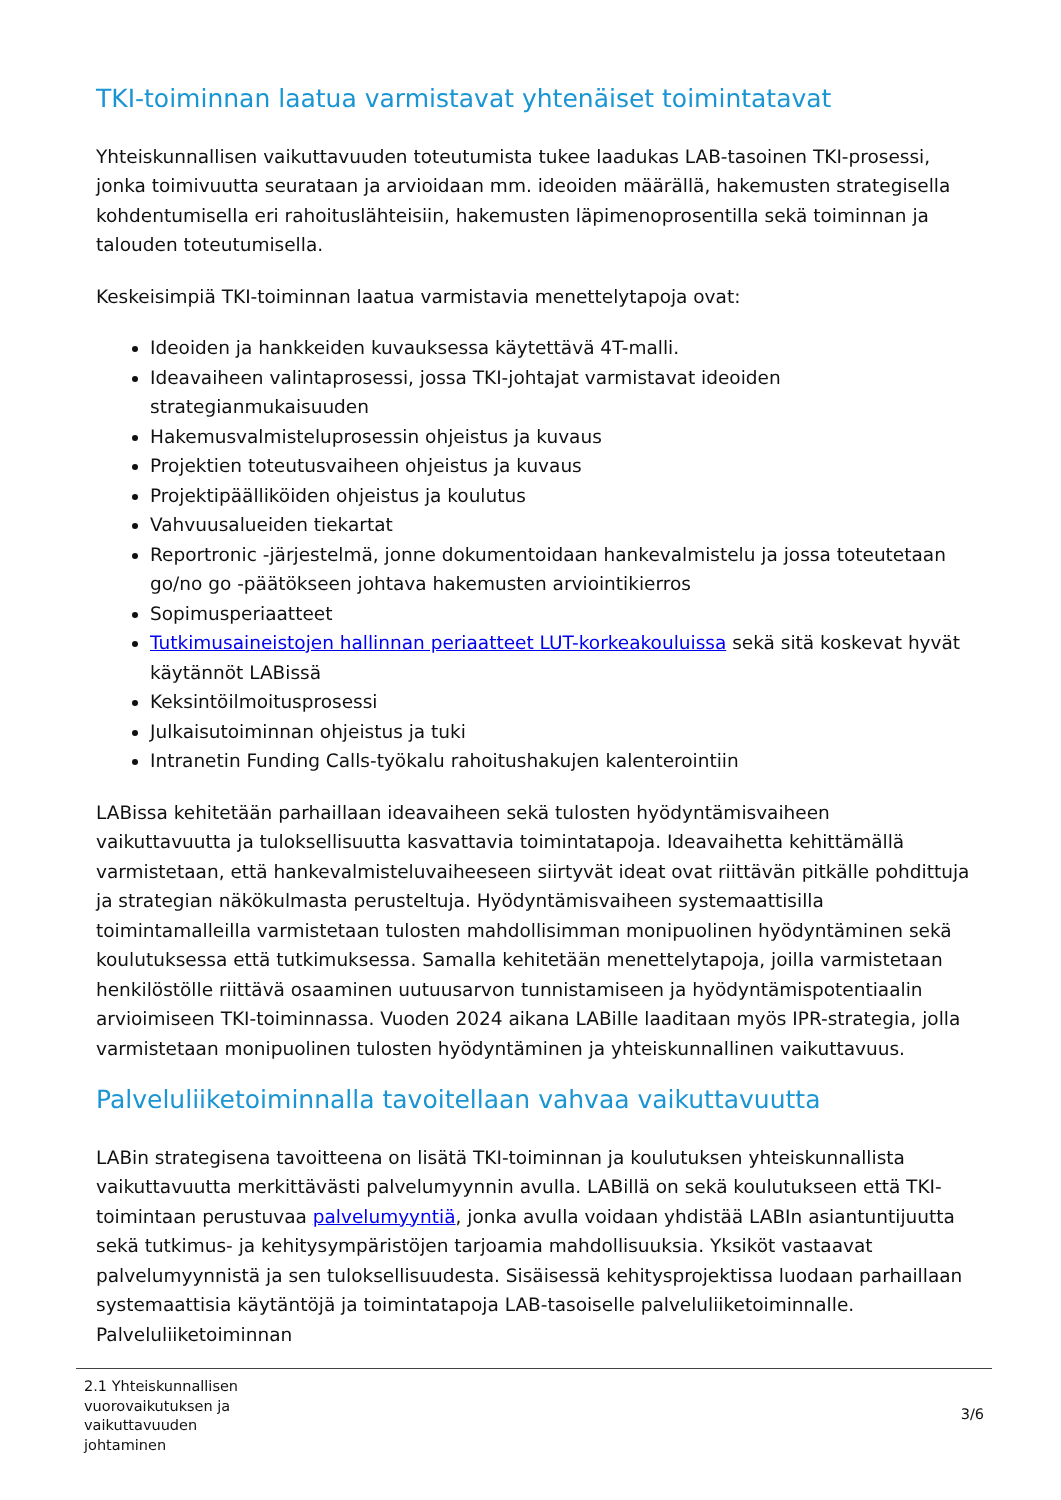TKI-toiminnan laatua varmistavat yhtenäiset toimintatavat
Yhteiskunnallisen vaikuttavuuden toteutumista tukee laadukas LAB-tasoinen TKI-prosessi, jonka toimivuutta seurataan ja arvioidaan mm. ideoiden määrällä, hakemusten strategisella kohdentumisella eri rahoituslähteisiin, hakemusten läpimenoprosentilla sekä toiminnan ja talouden toteutumisella.
Keskeisimpiä TKI-toiminnan laatua varmistavia menettelytapoja ovat:
Ideoiden ja hankkeiden kuvauksessa käytettävä 4T-malli.
Ideavaiheen valintaprosessi, jossa TKI-johtajat varmistavat ideoiden strategianmukaisuuden
Hakemusvalmisteluprosessin ohjeistus ja kuvaus
Projektien toteutusvaiheen ohjeistus ja kuvaus
Projektipäälliköiden ohjeistus ja koulutus
Vahvuusalueiden tiekartat
Reportronic -järjestelmä, jonne dokumentoidaan hankevalmistelu ja jossa toteutetaan go/no go -päätökseen johtava hakemusten arviointikierros
Sopimusperiaatteet
Tutkimusaineistojen hallinnan periaatteet LUT-korkeakouluissa sekä sitä koskevat hyvät käytännöt LABissä
Keksintöilmoitusprosessi
Julkaisutoiminnan ohjeistus ja tuki
Intranetin Funding Calls-työkalu rahoitushakujen kalenterointiin
LABissa kehitetään parhaillaan ideavaiheen sekä tulosten hyödyntämisvaiheen vaikuttavuutta ja tuloksellisuutta kasvattavia toimintatapoja. Ideavaihetta kehittämällä varmistetaan, että hankevalmisteluvaiheeseen siirtyvät ideat ovat riittävän pitkälle pohdittuja ja strategian näkökulmasta perusteltuja. Hyödyntämisvaiheen systemaattisilla toimintamalleilla varmistetaan tulosten mahdollisimman monipuolinen hyödyntäminen sekä koulutuksessa että tutkimuksessa. Samalla kehitetään menettelytapoja, joilla varmistetaan henkilöstölle riittävä osaaminen uutuusarvon tunnistamiseen ja hyödyntämispotentiaalin arvioimiseen TKI-toiminnassa. Vuoden 2024 aikana LABille laaditaan myös IPR-strategia, jolla varmistetaan monipuolinen tulosten hyödyntäminen ja yhteiskunnallinen vaikuttavuus.
Palveluliiketoiminnalla tavoitellaan vahvaa vaikuttavuutta
LABin strategisena tavoitteena on lisätä TKI-toiminnan ja koulutuksen yhteiskunnallista vaikuttavuutta merkittävästi palvelumyynnin avulla. LABillä on sekä koulutukseen että TKI-toimintaan perustuvaa palvelumyyntiä, jonka avulla voidaan yhdistää LABIn asiantuntijuutta sekä tutkimus- ja kehitysympäristöjen tarjoamia mahdollisuuksia. Yksiköt vastaavat palvelumyynnistä ja sen tuloksellisuudesta. Sisäisessä kehitysprojektissa luodaan parhaillaan systemaattisia käytäntöjä ja toimintatapoja LAB-tasoiselle palveluliiketoiminnalle. Palveluliiketoiminnan
2.1 Yhteiskunnallisen
vuorovaikutuksen ja
vaikuttavuuden
johtaminen
3/6